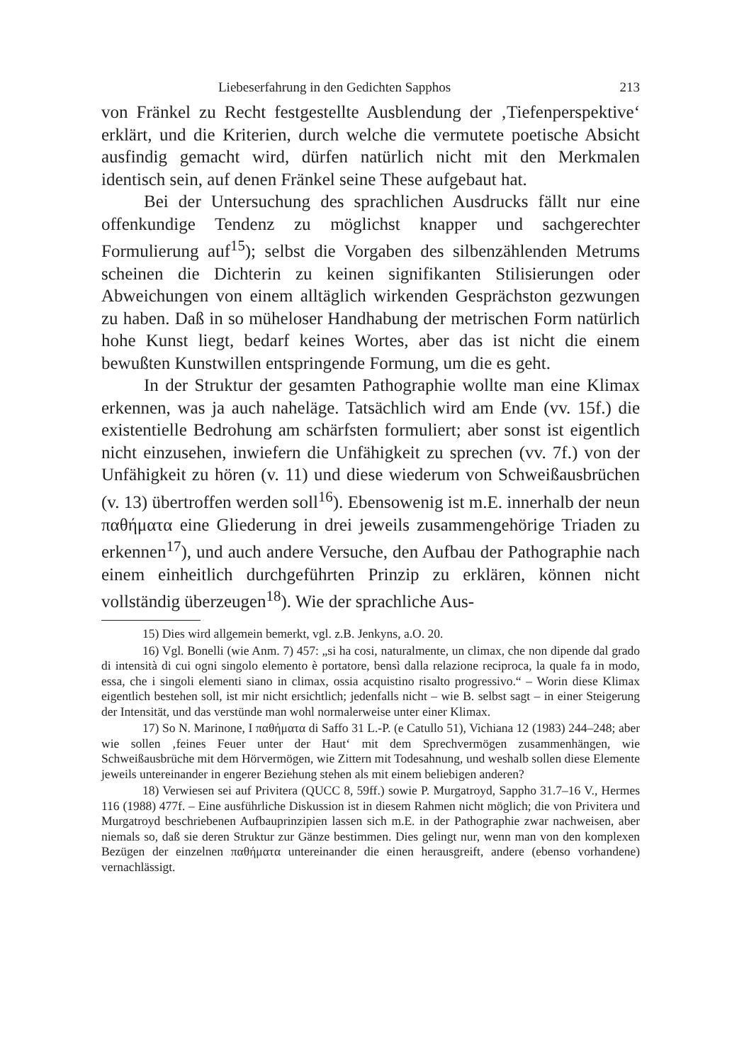Liebeserfahrung in den Gedichten Sapphos 213
von Fränkel zu Recht festgestellte Ausblendung der ‚Tiefenperspektive‘ erklärt, und die Kriterien, durch welche die vermutete poetische Absicht ausfindig gemacht wird, dürfen natürlich nicht mit den Merkmalen identisch sein, auf denen Fränkel seine These aufgebaut hat.
Bei der Untersuchung des sprachlichen Ausdrucks fällt nur eine offenkundige Tendenz zu möglichst knapper und sachgerechter Formulierung auf<sup>15</sup>); selbst die Vorgaben des silbenzählenden Metrums scheinen die Dichterin zu keinen signifikanten Stilisierungen oder Abweichungen von einem alltäglich wirkenden Gesprächston gezwungen zu haben. Daß in so müheloser Handhabung der metrischen Form natürlich hohe Kunst liegt, bedarf keines Wortes, aber das ist nicht die einem bewußten Kunstwillen entspringende Formung, um die es geht.
In der Struktur der gesamten Pathographie wollte man eine Klimax erkennen, was ja auch naheläge. Tatsächlich wird am Ende (vv. 15f.) die existentielle Bedrohung am schärfsten formuliert; aber sonst ist eigentlich nicht einzusehen, inwiefern die Unfähigkeit zu sprechen (vv. 7f.) von der Unfähigkeit zu hören (v. 11) und diese wiederum von Schweißausbrüchen (v. 13) übertroffen werden soll<sup>16</sup>). Ebensowenig ist m.E. innerhalb der neun παθήματα eine Gliederung in drei jeweils zusammengehörige Triaden zu erkennen<sup>17</sup>), und auch andere Versuche, den Aufbau der Pathographie nach einem einheitlich durchgeführten Prinzip zu erklären, können nicht vollständig überzeugen<sup>18</sup>). Wie der sprachliche Aus-
15) Dies wird allgemein bemerkt, vgl. z.B. Jenkyns, a.O. 20.
16) Vgl. Bonelli (wie Anm. 7) 457: „si ha cosi, naturalmente, un climax, che non dipende dal grado di intensità di cui ogni singolo elemento è portatore, bensì dalla relazione reciproca, la quale fa in modo, essa, che i singoli elementi siano in climax, ossia acquistino risalto progressivo.“ – Worin diese Klimax eigentlich bestehen soll, ist mir nicht ersichtlich; jedenfalls nicht – wie B. selbst sagt – in einer Steigerung der Intensität, und das verstünde man wohl normalerweise unter einer Klimax.
17) So N. Marinone, I παθήματα di Saffo 31 L.-P. (e Catullo 51), Vichiana 12 (1983) 244–248; aber wie sollen ‚feines Feuer unter der Haut‘ mit dem Sprechvermögen zusammenhängen, wie Schweißausbrüche mit dem Hörvermögen, wie Zittern mit Todesahnung, und weshalb sollen diese Elemente jeweils untereinander in engerer Beziehung stehen als mit einem beliebigen anderen?
18) Verwiesen sei auf Privitera (QUCC 8, 59ff.) sowie P. Murgatroyd, Sappho 31.7–16 V., Hermes 116 (1988) 477f. – Eine ausführliche Diskussion ist in diesem Rahmen nicht möglich; die von Privitera und Murgatroyd beschriebenen Aufbauprinzipien lassen sich m.E. in der Pathographie zwar nachweisen, aber niemals so, daß sie deren Struktur zur Gänze bestimmen. Dies gelingt nur, wenn man von den komplexen Bezügen der einzelnen παθήματα untereinander die einen herausgreift, andere (ebenso vorhandene) vernachlässigt.